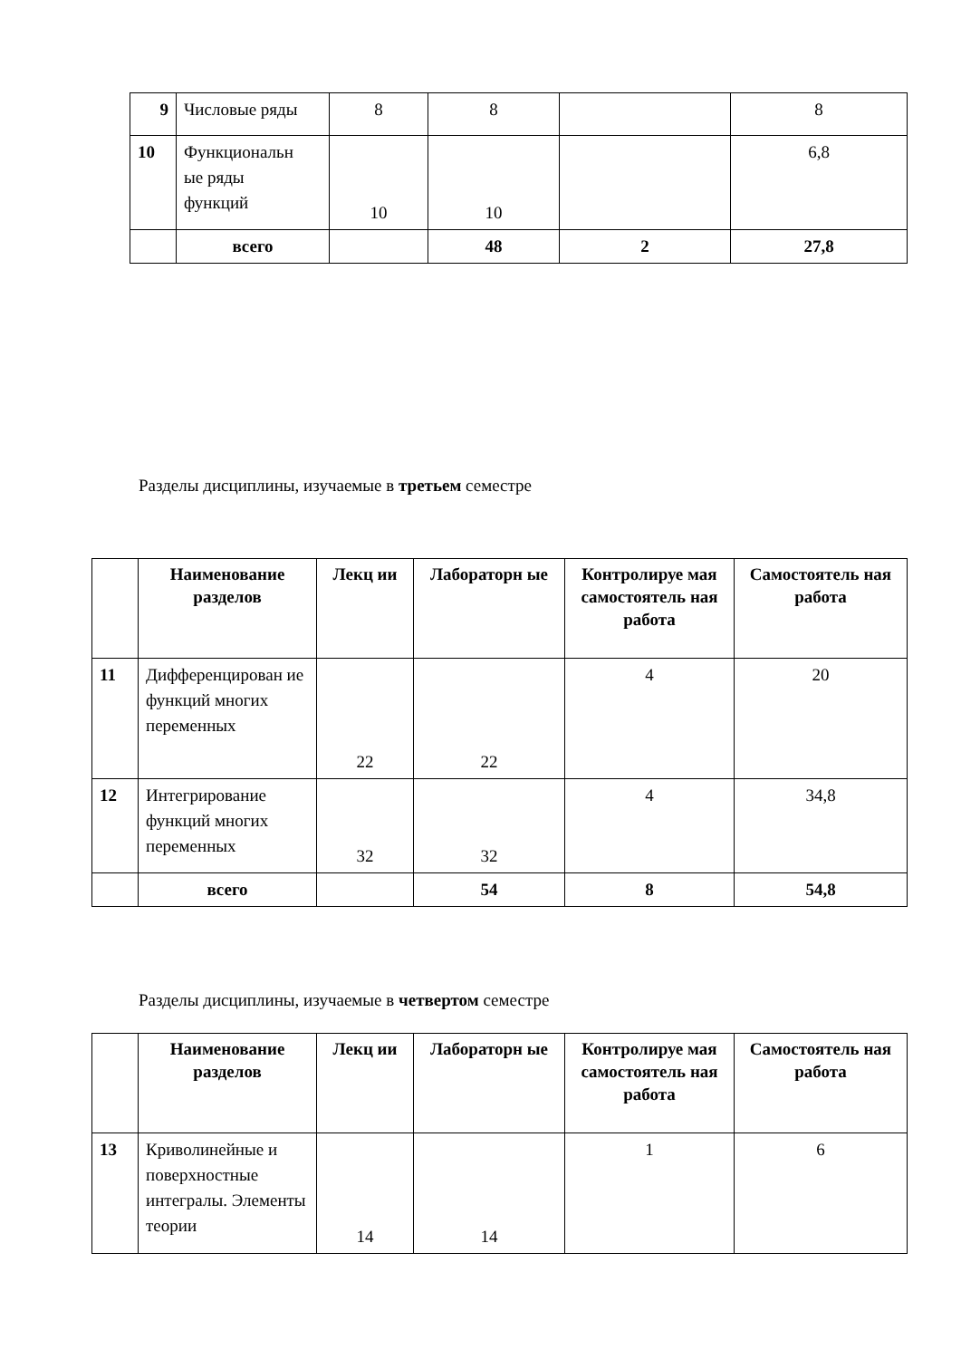| 9 | Числовые ряды | 8 | 8 | | 8 |
| 10 | Функциональн ые ряды функций | 10 | 10 | | 6,8 |
| | всего | | 48 | 2 | 27,8 |
Разделы дисциплины, изучаемые в третьем семестре
| | Наименование разделов | Лекц ии | Лабораторн ые | Контролируе мая самостоятель ная работа | Самостоятель ная работа |
| --- | --- | --- | --- | --- | --- |
| 11 | Дифференцирован ие функций многих переменных | 22 | 22 | 4 | 20 |
| 12 | Интегрирование функций многих переменных | 32 | 32 | 4 | 34,8 |
| | всего | | 54 | 8 | 54,8 |
Разделы дисциплины, изучаемые в четвертом семестре
| | Наименование разделов | Лекц ии | Лабораторн ые | Контролируе мая самостоятель ная работа | Самостоятель ная работа |
| --- | --- | --- | --- | --- | --- |
| 13 | Криволинейные и поверхностные интегралы. Элементы теории | 14 | 14 | 1 | 6 |